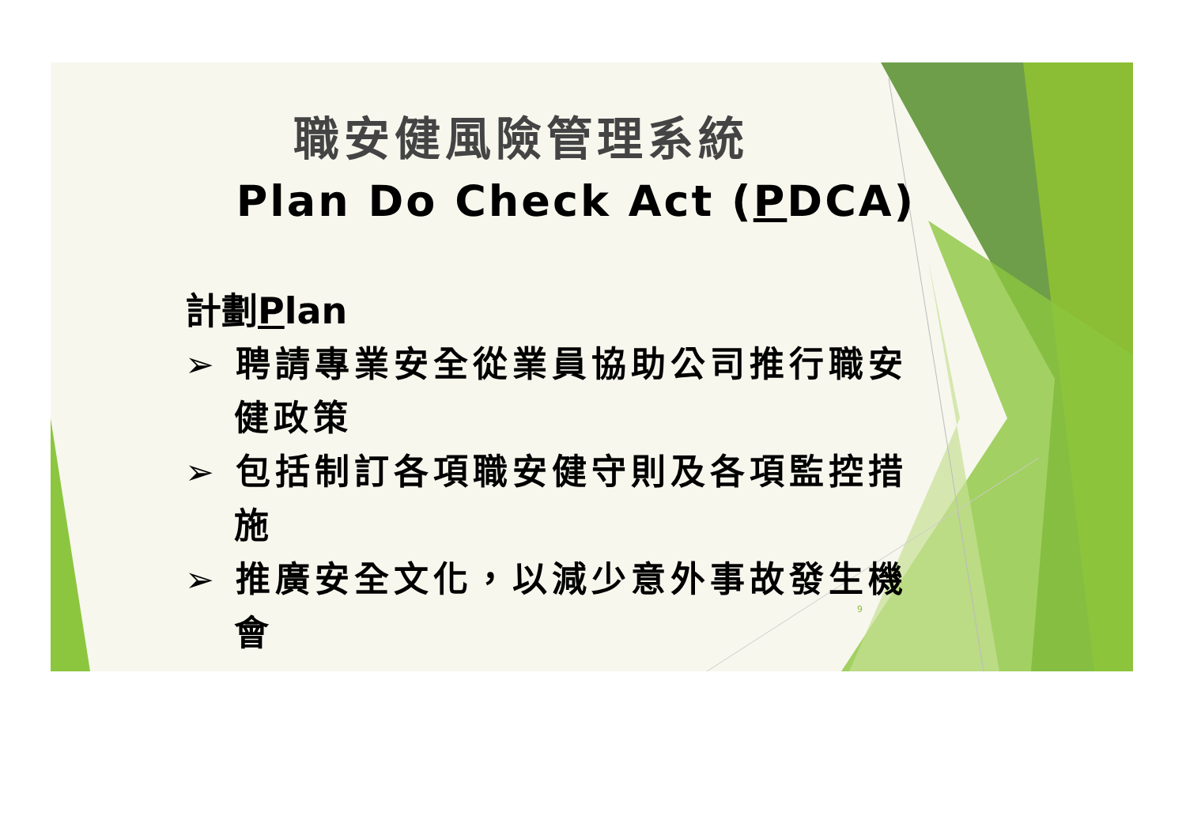職安健風險管理系統
Plan Do Check Act (PDCA)
計劃Plan
➢ 聘請專業安全從業員協助公司推行職安健政策
➢ 包括制訂各項職安健守則及各項監控措施
➢ 推廣安全文化，以減少意外事故發生機會
9